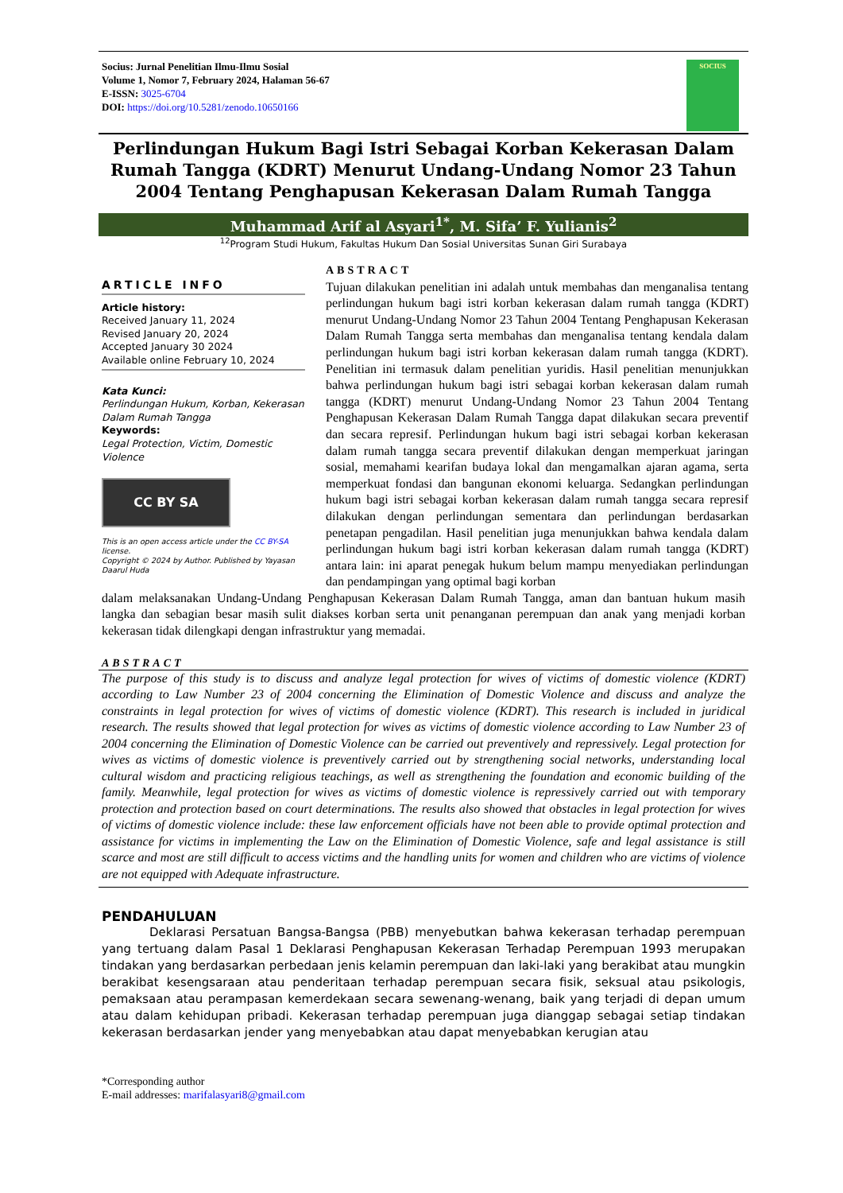Socius: Jurnal Penelitian Ilmu-Ilmu Sosial
Volume 1, Nomor 7, February 2024, Halaman 56-67
E-ISSN: 3025-6704
DOI: https://doi.org/10.5281/zenodo.10650166
SOCIUS
Perlindungan Hukum Bagi Istri Sebagai Korban Kekerasan Dalam Rumah Tangga (KDRT) Menurut Undang-Undang Nomor 23 Tahun 2004 Tentang Penghapusan Kekerasan Dalam Rumah Tangga
Muhammad Arif al Asyari<sup>1*</sup>, M. Sifa’ F. Yulianis<sup>2</sup>
<sup>12</sup> Program Studi Hukum, Fakultas Hukum Dan Sosial Universitas Sunan Giri Surabaya
ARTICLE INFO
Article history:
Received January 11, 2024
Revised January 20, 2024
Accepted January 30 2024
Available online February 10, 2024
Kata Kunci:
Perlindungan Hukum, Korban, Kekerasan Dalam Rumah Tangga
Keywords:
Legal Protection, Victim, Domestic Violence
CC BY SA
This is an open access article under the CC BY-SA license.
Copyright © 2024 by Author. Published by Yayasan Daarul Huda
ABSTRACT
Tujuan dilakukan penelitian ini adalah untuk membahas dan menganalisa tentang perlindungan hukum bagi istri korban kekerasan dalam rumah tangga (KDRT) menurut Undang-Undang Nomor 23 Tahun 2004 Tentang Penghapusan Kekerasan Dalam Rumah Tangga serta membahas dan menganalisa tentang kendala dalam perlindungan hukum bagi istri korban kekerasan dalam rumah tangga (KDRT). Penelitian ini termasuk dalam penelitian yuridis. Hasil penelitian menunjukkan bahwa perlindungan hukum bagi istri sebagai korban kekerasan dalam rumah tangga (KDRT) menurut Undang-Undang Nomor 23 Tahun 2004 Tentang Penghapusan Kekerasan Dalam Rumah Tangga dapat dilakukan secara preventif dan secara represif. Perlindungan hukum bagi istri sebagai korban kekerasan dalam rumah tangga secara preventif dilakukan dengan memperkuat jaringan sosial, memahami kearifan budaya lokal dan mengamalkan ajaran agama, serta memperkuat fondasi dan bangunan ekonomi keluarga. Sedangkan perlindungan hukum bagi istri sebagai korban kekerasan dalam rumah tangga secara represif dilakukan dengan perlindungan sementara dan perlindungan berdasarkan penetapan pengadilan. Hasil penelitian juga menunjukkan bahwa kendala dalam perlindungan hukum bagi istri korban kekerasan dalam rumah tangga (KDRT) antara lain: ini aparat penegak hukum belum mampu menyediakan perlindungan dan pendampingan yang optimal bagi korban
dalam melaksanakan Undang-Undang Penghapusan Kekerasan Dalam Rumah Tangga, aman dan bantuan hukum masih langka dan sebagian besar masih sulit diakses korban serta unit penanganan perempuan dan anak yang menjadi korban kekerasan tidak dilengkapi dengan infrastruktur yang memadai.
ABSTRACT
The purpose of this study is to discuss and analyze legal protection for wives of victims of domestic violence (KDRT) according to Law Number 23 of 2004 concerning the Elimination of Domestic Violence and discuss and analyze the constraints in legal protection for wives of victims of domestic violence (KDRT). This research is included in juridical research. The results showed that legal protection for wives as victims of domestic violence according to Law Number 23 of 2004 concerning the Elimination of Domestic Violence can be carried out preventively and repressively. Legal protection for wives as victims of domestic violence is preventively carried out by strengthening social networks, understanding local cultural wisdom and practicing religious teachings, as well as strengthening the foundation and economic building of the family. Meanwhile, legal protection for wives as victims of domestic violence is repressively carried out with temporary protection and protection based on court determinations. The results also showed that obstacles in legal protection for wives of victims of domestic violence include: these law enforcement officials have not been able to provide optimal protection and assistance for victims in implementing the Law on the Elimination of Domestic Violence, safe and legal assistance is still scarce and most are still difficult to access victims and the handling units for women and children who are victims of violence are not equipped with Adequate infrastructure.
PENDAHULUAN
Deklarasi Persatuan Bangsa-Bangsa (PBB) menyebutkan bahwa kekerasan terhadap perempuan yang tertuang dalam Pasal 1 Deklarasi Penghapusan Kekerasan Terhadap Perempuan 1993 merupakan tindakan yang berdasarkan perbedaan jenis kelamin perempuan dan laki-laki yang berakibat atau mungkin berakibat kesengsaraan atau penderitaan terhadap perempuan secara fisik, seksual atau psikologis, pemaksaan atau perampasan kemerdekaan secara sewenang-wenang, baik yang terjadi di depan umum atau dalam kehidupan pribadi. Kekerasan terhadap perempuan juga dianggap sebagai setiap tindakan kekerasan berdasarkan jender yang menyebabkan atau dapat menyebabkan kerugian atau
*Corresponding author
E-mail addresses: marifalasyari8@gmail.com